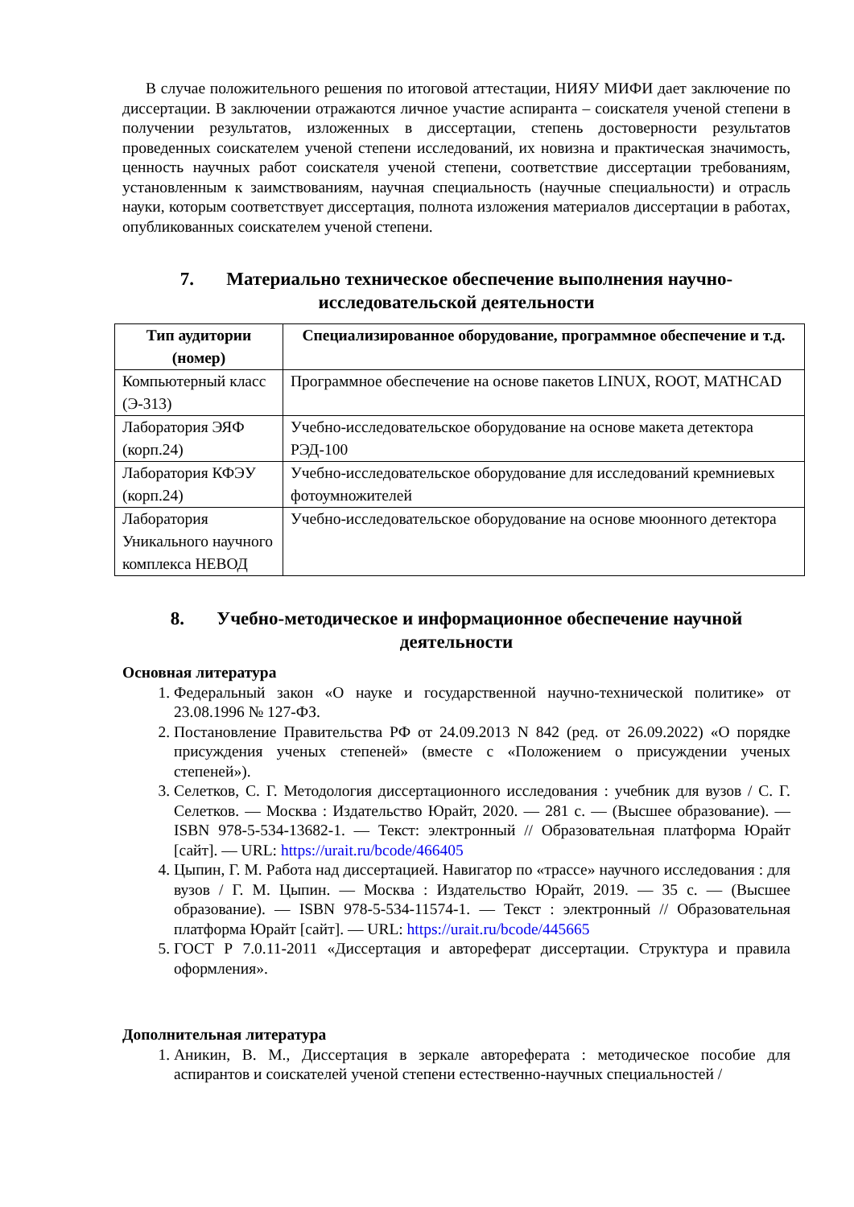В случае положительного решения по итоговой аттестации, НИЯУ МИФИ дает заключение по диссертации. В заключении отражаются личное участие аспиранта – соискателя ученой степени в получении результатов, изложенных в диссертации, степень достоверности результатов проведенных соискателем ученой степени исследований, их новизна и практическая значимость, ценность научных работ соискателя ученой степени, соответствие диссертации требованиям, установленным к заимствованиям, научная специальность (научные специальности) и отрасль науки, которым соответствует диссертация, полнота изложения материалов диссертации в работах, опубликованных соискателем ученой степени.
7. Материально техническое обеспечение выполнения научно-исследовательской деятельности
| Тип аудитории (номер) | Специализированное оборудование, программное обеспечение и т.д. |
| --- | --- |
| Компьютерный класс (Э-313) | Программное обеспечение на основе пакетов LINUX, ROOT, MATHCAD |
| Лаборатория ЭЯФ (корп.24) | Учебно-исследовательское оборудование на основе макета детектора РЭД-100 |
| Лаборатория КФЭУ (корп.24) | Учебно-исследовательское оборудование для исследований кремниевых фотоумножителей |
| Лаборатория Уникального научного комплекса НЕВОД | Учебно-исследовательское оборудование на основе мюонного детектора |
8. Учебно-методическое и информационное обеспечение научной деятельности
Основная литература
1. Федеральный закон «О науке и государственной научно-технической политике» от 23.08.1996 № 127-ФЗ.
2. Постановление Правительства РФ от 24.09.2013 N 842 (ред. от 26.09.2022) «О порядке присуждения ученых степеней» (вместе с «Положением о присуждении ученых степеней»).
3. Селетков, С. Г. Методология диссертационного исследования : учебник для вузов / С. Г. Селетков. — Москва : Издательство Юрайт, 2020. — 281 с. — (Высшее образование). — ISBN 978-5-534-13682-1. — Текст: электронный // Образовательная платформа Юрайт [сайт]. — URL: https://urait.ru/bcode/466405
4. Цыпин, Г. М. Работа над диссертацией. Навигатор по «трассе» научного исследования : для вузов / Г. М. Цыпин. — Москва : Издательство Юрайт, 2019. — 35 с. — (Высшее образование). — ISBN 978-5-534-11574-1. — Текст : электронный // Образовательная платформа Юрайт [сайт]. — URL: https://urait.ru/bcode/445665
5. ГОСТ Р 7.0.11-2011 «Диссертация и автореферат диссертации. Структура и правила оформления».
Дополнительная литература
1. Аникин, В. М., Диссертация в зеркале автореферата : методическое пособие для аспирантов и соискателей ученой степени естественно-научных специальностей /